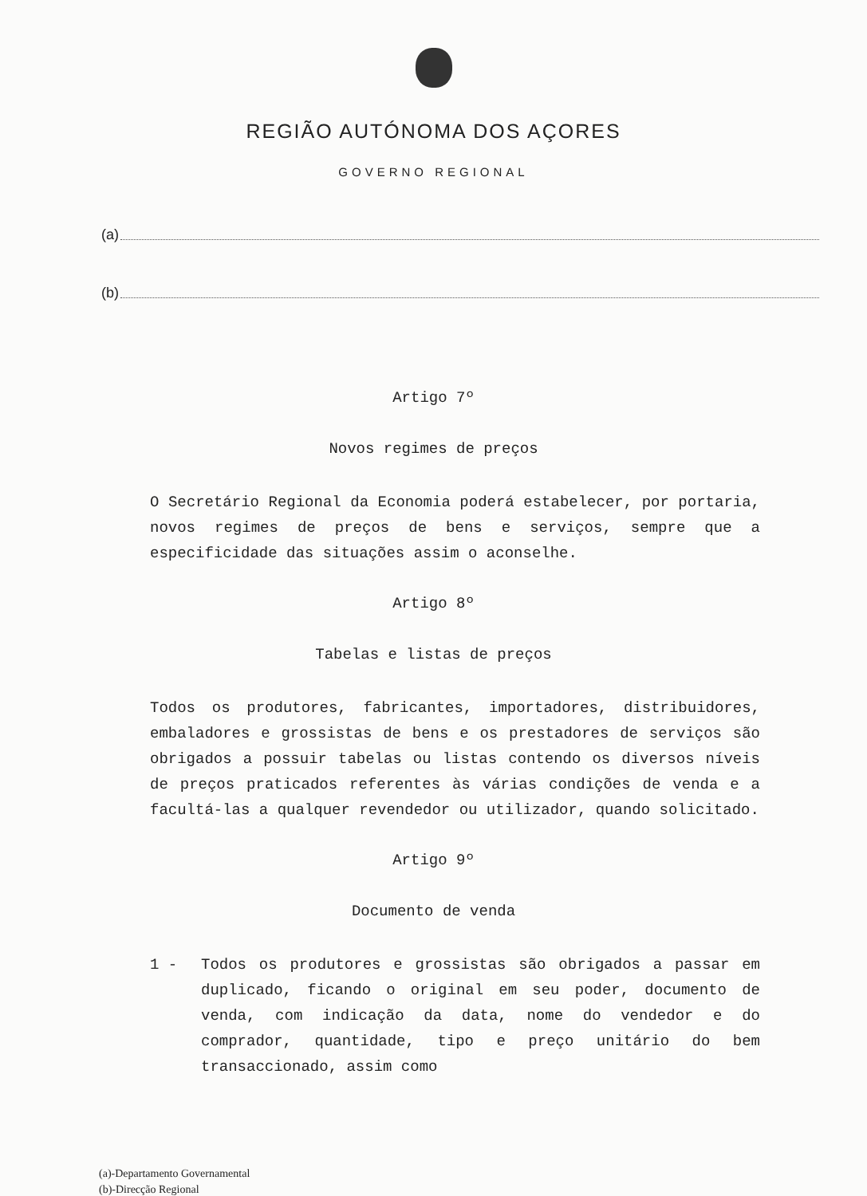REGIÃO AUTÓNOMA DOS AÇORES
GOVERNO REGIONAL
(a)
(b)
Artigo 7º
Novos regimes de preços
O Secretário Regional da Economia poderá estabelecer, por portaria, novos regimes de preços de bens e serviços, sempre que a especificidade das situações assim o aconselhe.
Artigo 8º
Tabelas e listas de preços
Todos os produtores, fabricantes, importadores, distribuidores, embaladores e grossistas de bens e os prestadores de serviços são obrigados a possuir tabelas ou listas contendo os diversos níveis de preços praticados referentes às várias condições de venda e a facultá-las a qualquer revendedor ou utilizador, quando solicitado.
Artigo 9º
Documento de venda
1 - Todos os produtores e grossistas são obrigados a passar em duplicado, ficando o original em seu poder, documento de venda, com indicação da data, nome do vendedor e do comprador, quantidade, tipo e preço unitário do bem transaccionado, assim como
(a)-Departamento Governamental
(b)-Direcção Regional